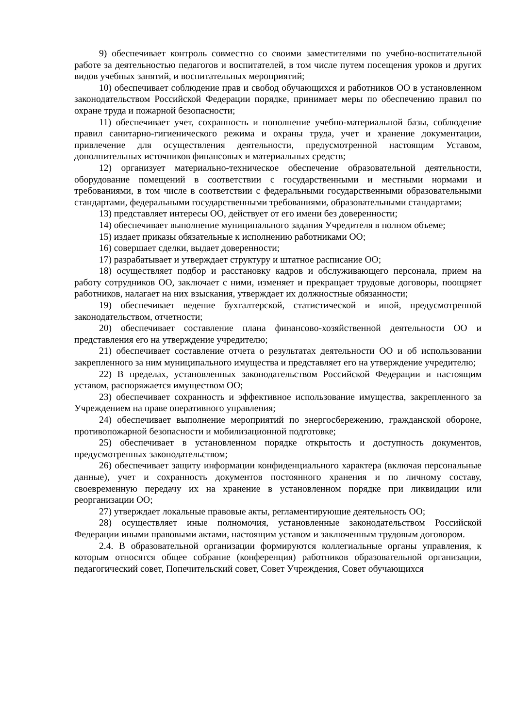9) обеспечивает контроль совместно со своими заместителями по учебно-воспитательной работе за деятельностью педагогов и воспитателей, в том числе путем посещения уроков и других видов учебных занятий, и воспитательных мероприятий;
10) обеспечивает соблюдение прав и свобод обучающихся и работников ОО в установленном законодательством Российской Федерации порядке, принимает меры по обеспечению правил по охране труда и пожарной безопасности;
11) обеспечивает учет, сохранность и пополнение учебно-материальной базы, соблюдение правил санитарно-гигиенического режима и охраны труда, учет и хранение документации, привлечение для осуществления деятельности, предусмотренной настоящим Уставом, дополнительных источников финансовых и материальных средств;
12) организует материально-техническое обеспечение образовательной деятельности, оборудование помещений в соответствии с государственными и местными нормами и требованиями, в том числе в соответствии с федеральными государственными образовательными стандартами, федеральными государственными требованиями, образовательными стандартами;
13) представляет интересы ОО, действует от его имени без доверенности;
14) обеспечивает выполнение муниципального задания Учредителя в полном объеме;
15) издает приказы обязательные к исполнению работниками ОО;
16) совершает сделки, выдает доверенности;
17) разрабатывает и утверждает структуру и штатное расписание ОО;
18) осуществляет подбор и расстановку кадров и обслуживающего персонала, прием на работу сотрудников ОО, заключает с ними, изменяет и прекращает трудовые договоры, поощряет работников, налагает на них взыскания, утверждает их должностные обязанности;
19) обеспечивает ведение бухгалтерской, статистической и иной, предусмотренной законодательством, отчетности;
20) обеспечивает составление плана финансово-хозяйственной деятельности ОО и представления его на утверждение учредителю;
21) обеспечивает составление отчета о результатах деятельности ОО и об использовании закрепленного за ним муниципального имущества и представляет его на утверждение учредителю;
22) В пределах, установленных законодательством Российской Федерации и настоящим уставом, распоряжается имуществом ОО;
23) обеспечивает сохранность и эффективное использование имущества, закрепленного за Учреждением на праве оперативного управления;
24) обеспечивает выполнение мероприятий по энергосбережению, гражданской обороне, противопожарной безопасности и мобилизационной подготовке;
25) обеспечивает в установленном порядке открытость и доступность документов, предусмотренных законодательством;
26) обеспечивает защиту информации конфиденциального характера (включая персональные данные), учет и сохранность документов постоянного хранения и по личному составу, своевременную передачу их на хранение в установленном порядке при ликвидации или реорганизации ОО;
27) утверждает локальные правовые акты, регламентирующие деятельность ОО;
28) осуществляет иные полномочия, установленные законодательством Российской Федерации иными правовыми актами, настоящим уставом и заключенным трудовым договором.
2.4. В образовательной организации формируются коллегиальные органы управления, к которым относятся общее собрание (конференция) работников образовательной организации, педагогический совет, Попечительский совет, Совет Учреждения, Совет обучающихся